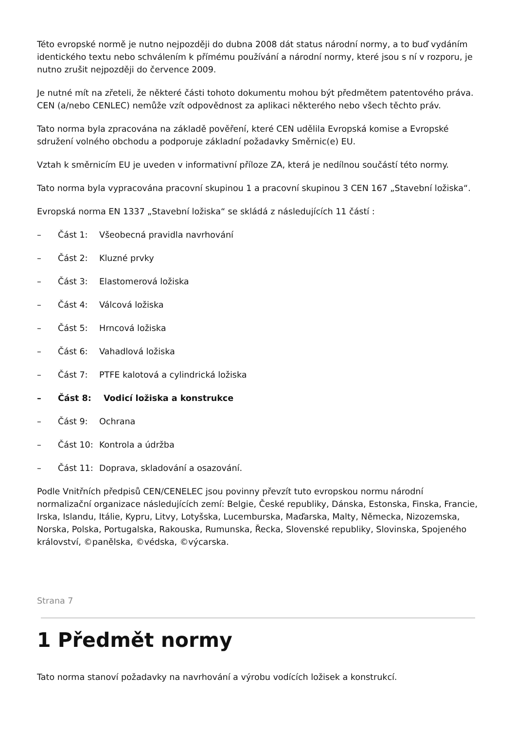Této evropské normě je nutno nejpozději do dubna 2008 dát status národní normy, a to buď vydáním identického textu nebo schválením k přímému používání a národní normy, které jsou s ní v rozporu, je nutno zrušit nejpozději do července 2009.
Je nutné mít na zřeteli, že některé části tohoto dokumentu mohou být předmětem patentového práva. CEN (a/nebo CENLEC) nemůže vzít odpovědnost za aplikaci některého nebo všech těchto práv.
Tato norma byla zpracována na základě pověření, které CEN udělila Evropská komise a Evropské sdružení volného obchodu a podporuje základní požadavky Směrnic(e) EU.
Vztah k směrnicím EU je uveden v informativní příloze ZA, která je nedílnou součástí této normy.
Tato norma byla vypracována pracovní skupinou 1 a pracovní skupinou 3 CEN 167 „Stavební ložiska“.
Evropská norma EN 1337 „Stavební ložiska“ se skládá z následujících 11 částí :
– Část 1: Všeobecná pravidla navrhování
– Část 2: Kluzné prvky
– Část 3: Elastomerová ložiska
– Část 4: Válcová ložiska
– Část 5: Hrncová ložiska
– Část 6: Vahadlová ložiska
– Část 7: PTFE kalotová a cylindrická ložiska
– Část 8: Vodicí ložiska a konstrukce
– Část 9: Ochrana
– Část 10: Kontrola a údržba
– Část 11: Doprava, skladování a osazování.
Podle Vnitřních předpisů CEN/CENELEC jsou povinny převzít tuto evropskou normu národní normalizační organizace následujících zemí: Belgie, České republiky, Dánska, Estonska, Finska, Francie, Irska, Islandu, Itálie, Kypru, Litvy, Lotyšska, Lucemburska, Maďarska, Malty, Německa, Nizozemska, Norska, Polska, Portugalska, Rakouska, Rumunska, Řecka, Slovenské republiky, Slovinska, Spojeného království, ©panělska, ©védska, ©výcarska.
Strana 7
1 Předmět normy
Tato norma stanoví požadavky na navrhování a výrobu vodících ložisek a konstrukcí.